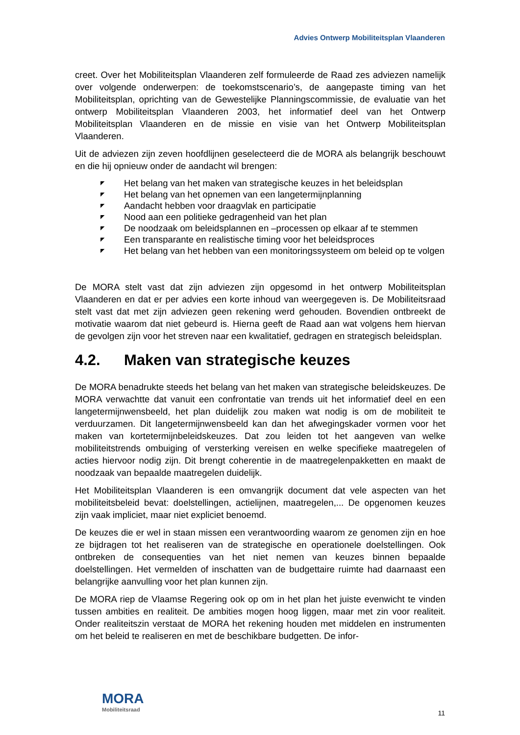Advies Ontwerp Mobiliteitsplan Vlaanderen
creet. Over het Mobiliteitsplan Vlaanderen zelf formuleerde de Raad zes adviezen namelijk over volgende onderwerpen: de toekomstscenario’s, de aangepaste timing van het Mobiliteitsplan, oprichting van de Gewestelijke Planningscommissie, de evaluatie van het ontwerp Mobiliteitsplan Vlaanderen 2003, het informatief deel van het Ontwerp Mobiliteitsplan Vlaanderen en de missie en visie van het Ontwerp Mobiliteitsplan Vlaanderen.
Uit de adviezen zijn zeven hoofdlijnen geselecteerd die de MORA als belangrijk beschouwt en die hij opnieuw onder de aandacht wil brengen:
◤ Het belang van het maken van strategische keuzes in het beleidsplan
◤ Het belang van het opnemen van een langetermijnplanning
◤ Aandacht hebben voor draagvlak en participatie
◤ Nood aan een politieke gedragenheid van het plan
◤ De noodzaak om beleidsplannen en –processen op elkaar af te stemmen
◤ Een transparante en realistische timing voor het beleidsproces
◤ Het belang van het hebben van een monitoringssysteem om beleid op te volgen
De MORA stelt vast dat zijn adviezen zijn opgesomd in het ontwerp Mobiliteitsplan Vlaanderen en dat er per advies een korte inhoud van weergegeven is. De Mobiliteitsraad stelt vast dat met zijn adviezen geen rekening werd gehouden. Bovendien ontbreekt de motivatie waarom dat niet gebeurd is. Hierna geeft de Raad aan wat volgens hem hiervan de gevolgen zijn voor het streven naar een kwalitatief, gedragen en strategisch beleidsplan.
4.2. Maken van strategische keuzes
De MORA benadrukte steeds het belang van het maken van strategische beleidskeuzes. De MORA verwachtte dat vanuit een confrontatie van trends uit het informatief deel en een langetermijnwensbeeld, het plan duidelijk zou maken wat nodig is om de mobiliteit te verduurzamen. Dit langetermijnwensbeeld kan dan het afwegingskader vormen voor het maken van kortetermijnbeleidskeuzes. Dat zou leiden tot het aangeven van welke mobiliteitstrends ombuiging of versterking vereisen en welke specifieke maatregelen of acties hiervoor nodig zijn. Dit brengt coherentie in de maatregelenpakketten en maakt de noodzaak van bepaalde maatregelen duidelijk.
Het Mobiliteitsplan Vlaanderen is een omvangrijk document dat vele aspecten van het mobiliteitsbeleid bevat: doelstellingen, actielijnen, maatregelen,... De opgenomen keuzes zijn vaak impliciet, maar niet expliciet benoemd.
De keuzes die er wel in staan missen een verantwoording waarom ze genomen zijn en hoe ze bijdragen tot het realiseren van de strategische en operationele doelstellingen. Ook ontbreken de consequenties van het niet nemen van keuzes binnen bepaalde doelstellingen. Het vermelden of inschatten van de budgettaire ruimte had daarnaast een belangrijke aanvulling voor het plan kunnen zijn.
De MORA riep de Vlaamse Regering ook op om in het plan het juiste evenwicht te vinden tussen ambities en realiteit. De ambities mogen hoog liggen, maar met zin voor realiteit. Onder realiteitszin verstaat de MORA het rekening houden met middelen en instrumenten om het beleid te realiseren en met de beschikbare budgetten. De infor-
MORA
Mobiliteitsraad
11